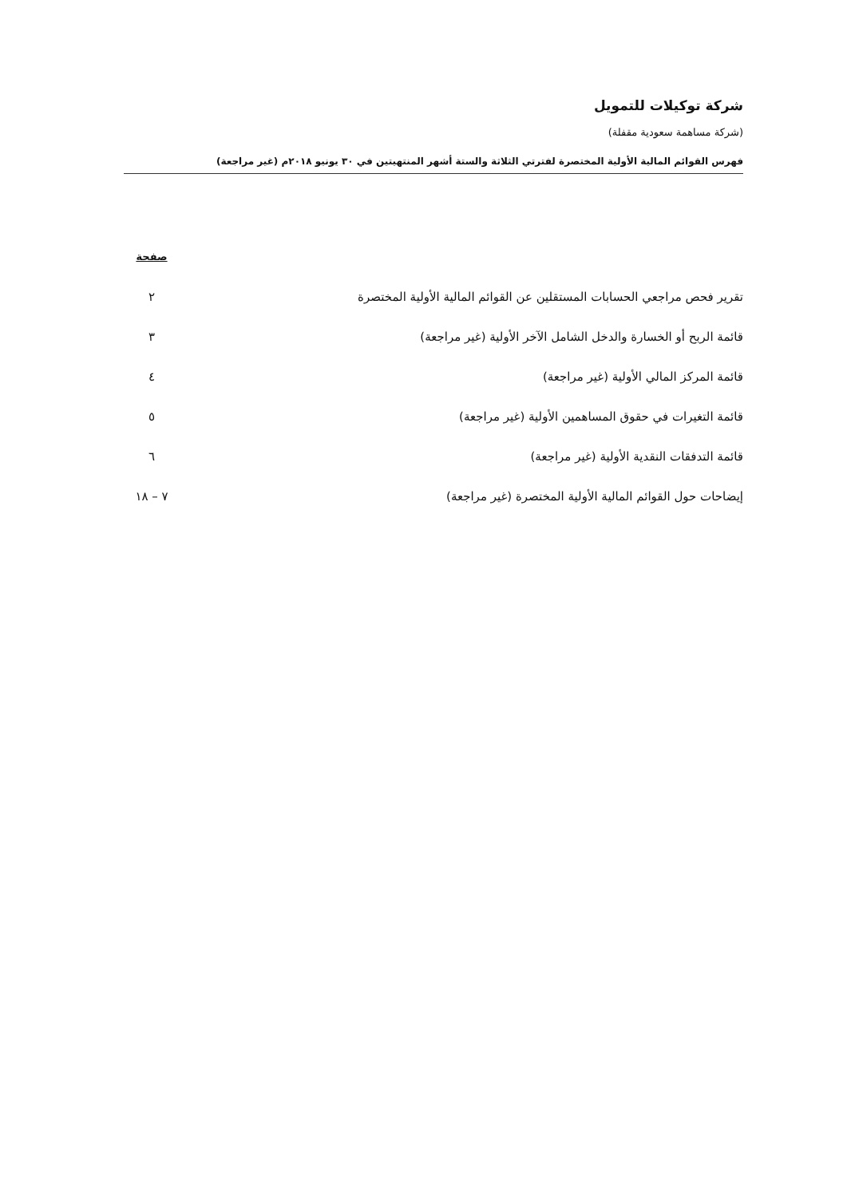شركة توكيلات للتمويل
(شركة مساهمة سعودية مقفلة)
فهرس القوائم المالية الأولية المختصرة لفترتي الثلاثة والستة أشهر المنتهيتين في ٣٠ يونيو ٢٠١٨م (غير مراجعة)
| | صفحة |
| --- | --- |
| تقرير فحص مراجعي الحسابات المستقلين عن القوائم المالية الأولية المختصرة | ٢ |
| قائمة الربح أو الخسارة والدخل الشامل الآخر الأولية (غير مراجعة) | ٣ |
| قائمة المركز المالي الأولية (غير مراجعة) | ٤ |
| قائمة التغيرات في حقوق المساهمين الأولية (غير مراجعة) | ٥ |
| قائمة التدفقات النقدية الأولية (غير مراجعة) | ٦ |
| إيضاحات حول القوائم المالية الأولية المختصرة (غير مراجعة) | ٧ – ١٨ |